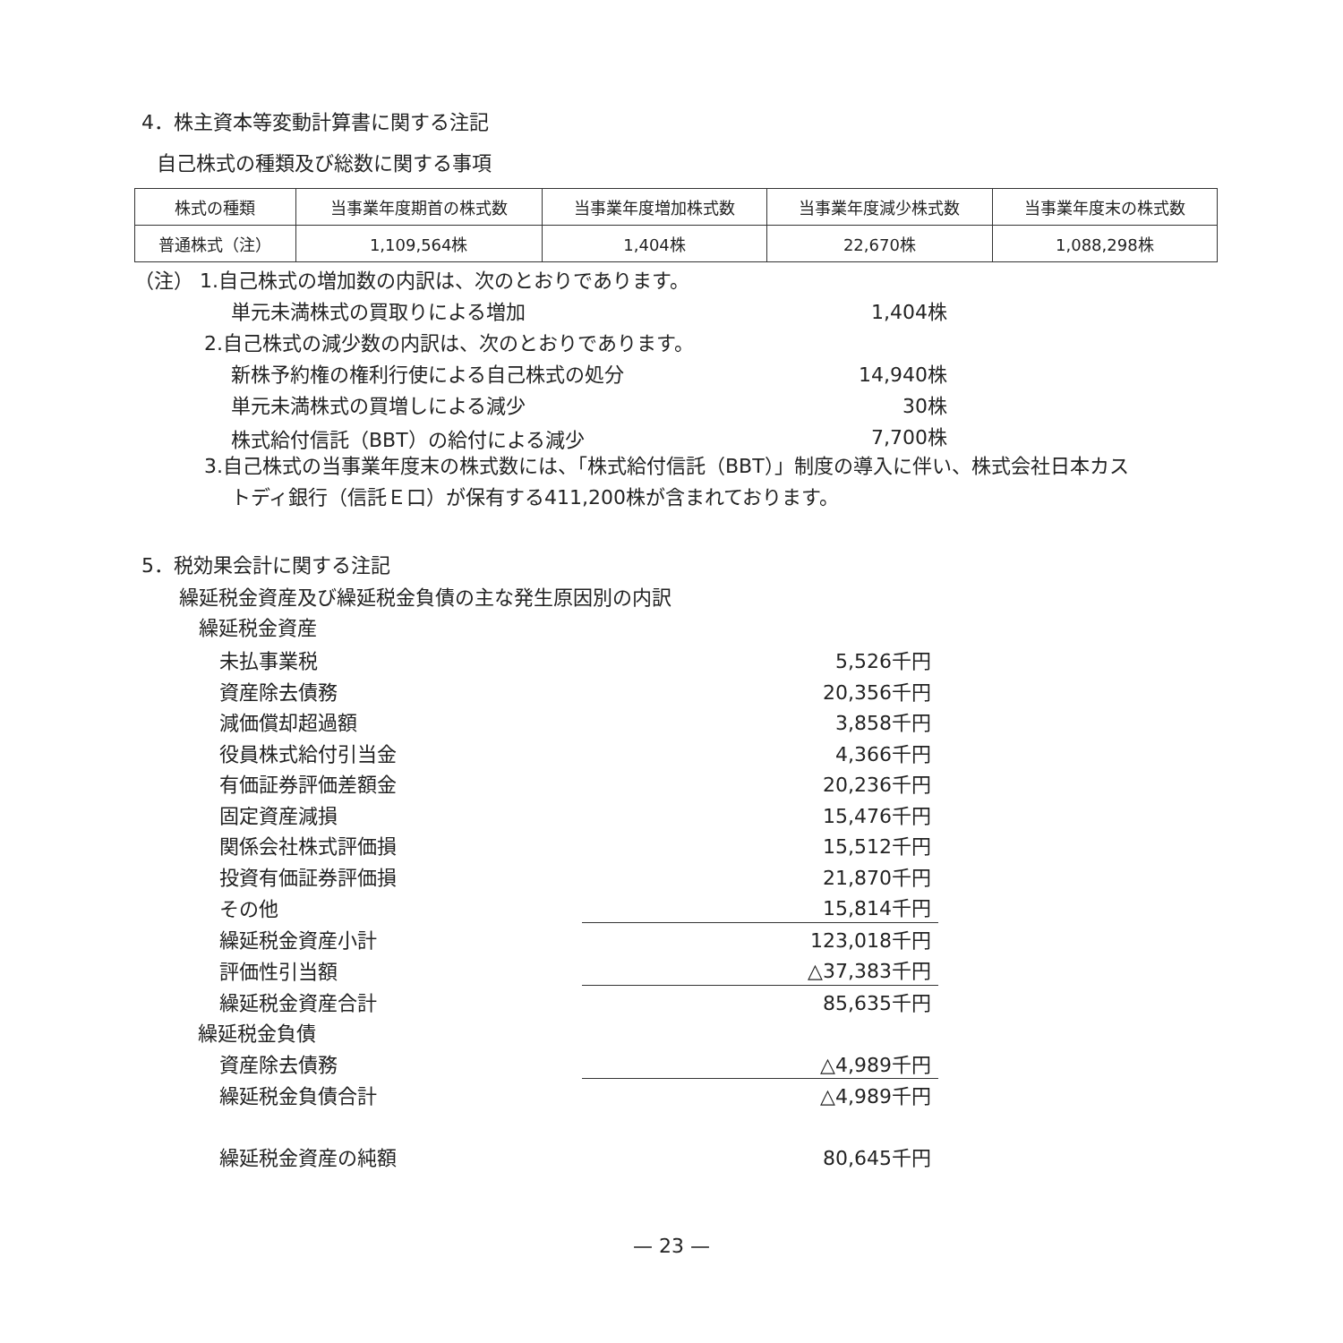4．株主資本等変動計算書に関する注記
自己株式の種類及び総数に関する事項
| 株式の種類 | 当事業年度期首の株式数 | 当事業年度増加株式数 | 当事業年度減少株式数 | 当事業年度末の株式数 |
| --- | --- | --- | --- | --- |
| 普通株式（注） | 1,109,564株 | 1,404株 | 22,670株 | 1,088,298株 |
（注） 1.自己株式の増加数の内訳は、次のとおりであります。
単元未満株式の買取りによる増加 1,404株
2.自己株式の減少数の内訳は、次のとおりであります。
新株予約権の権利行使による自己株式の処分 14,940株
単元未満株式の買増しによる減少 30株
株式給付信託（BBT）の給付による減少 7,700株
3.自己株式の当事業年度末の株式数には、「株式給付信託（BBT）」制度の導入に伴い、株式会社日本カス
トディ銀行（信託Ｅ口）が保有する411,200株が含まれております。
5．税効果会計に関する注記
繰延税金資産及び繰延税金負債の主な発生原因別の内訳
繰延税金資産
| 未払事業税 | 5,526千円 |
| 資産除去債務 | 20,356千円 |
| 減価償却超過額 | 3,858千円 |
| 役員株式給付引当金 | 4,366千円 |
| 有価証券評価差額金 | 20,236千円 |
| 固定資産減損 | 15,476千円 |
| 関係会社株式評価損 | 15,512千円 |
| 投資有価証券評価損 | 21,870千円 |
| その他 | 15,814千円 |
| 繰延税金資産小計 | 123,018千円 |
| 評価性引当額 | △37,383千円 |
| 繰延税金資産合計 | 85,635千円 |
| 繰延税金負債 | |
| 資産除去債務 | △4,989千円 |
| 繰延税金負債合計 | △4,989千円 |
| 繰延税金資産の純額 | 80,645千円 |
— 23 —